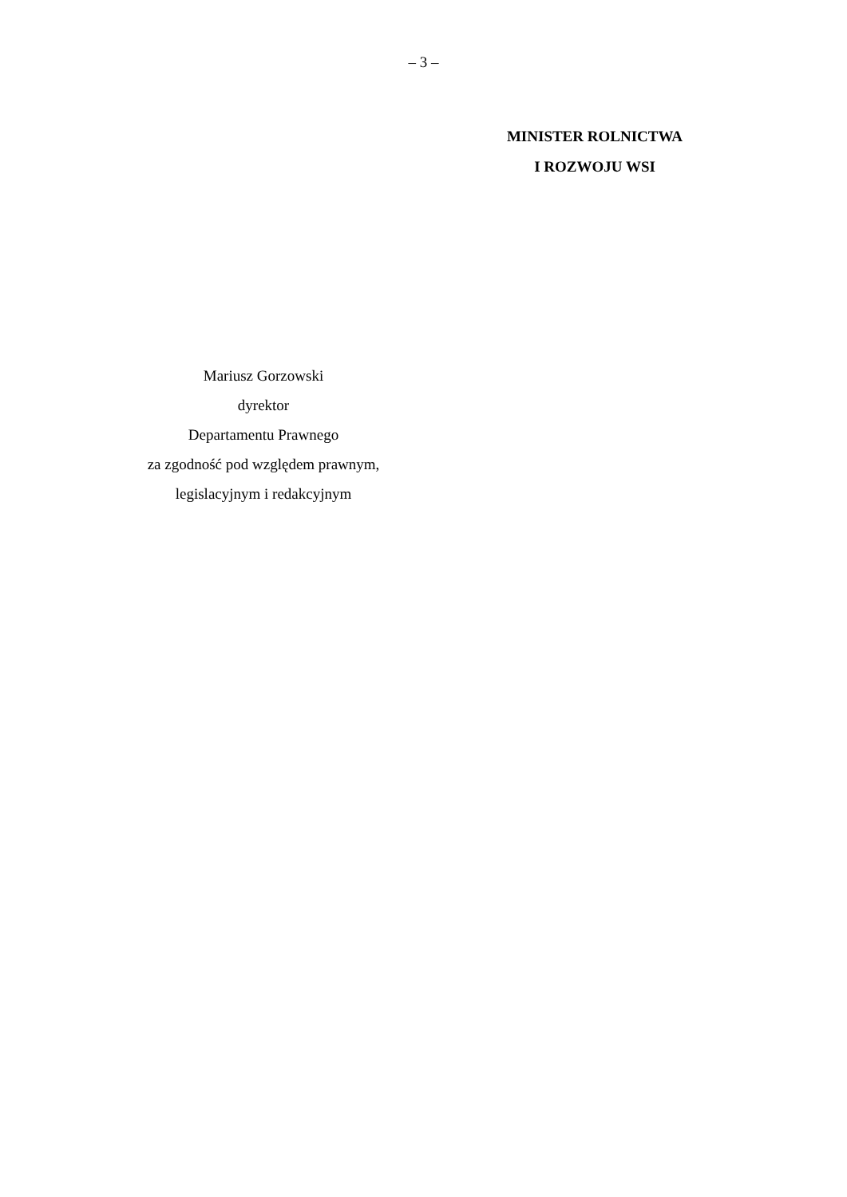– 3 –
MINISTER ROLNICTWA
I ROZWOJU WSI
Mariusz Gorzowski
dyrektor
Departamentu Prawnego
za zgodność pod względem prawnym,
legislacyjnym i redakcyjnym